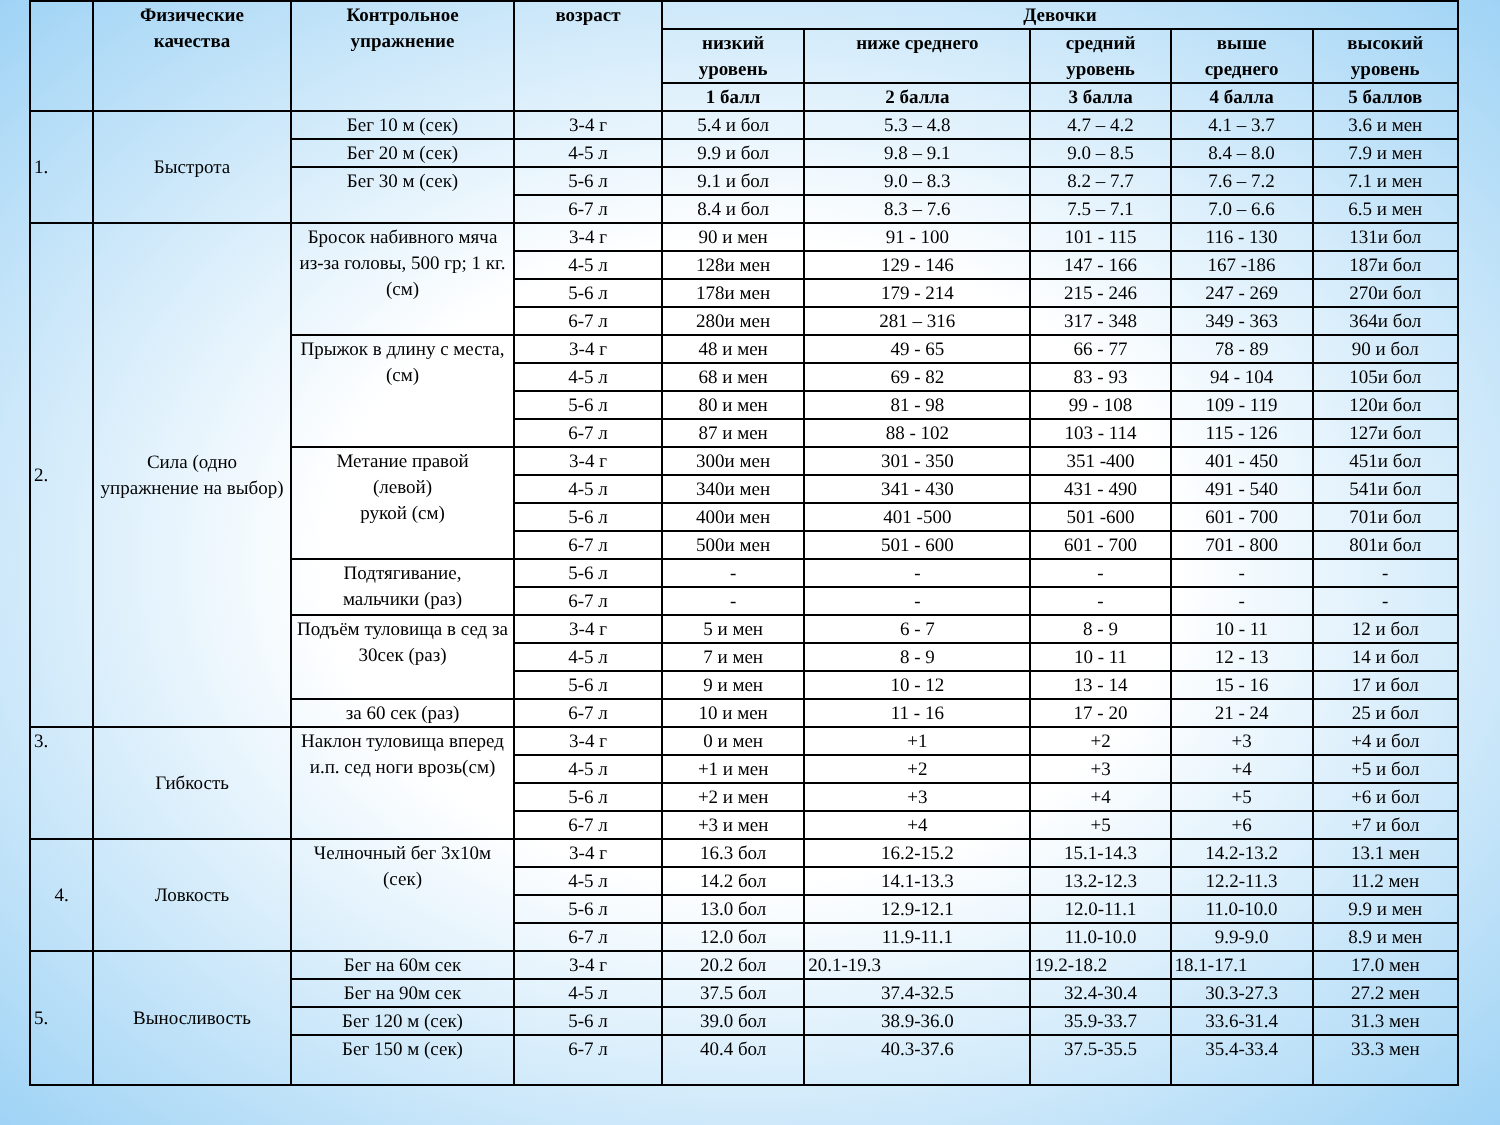| | Физические качества | Контрольное упражнение | возраст | Девочки | | | | |
| --- | --- | --- | --- | --- | --- | --- | --- | --- |
| | | | | низкий уровень | ниже среднего | средний уровень | выше среднего | высокий уровень |
| | | | | 1 балл | 2 балла | 3 балла | 4 балла | 5 баллов |
| 1. | Быстрота | Бег 10 м (сек) | 3-4 г | 5.4 и бол | 5.3 – 4.8 | 4.7 – 4.2 | 4.1 – 3.7 | 3.6 и мен |
| | | Бег 20 м (сек) | 4-5 л | 9.9 и бол | 9.8 – 9.1 | 9.0 – 8.5 | 8.4 – 8.0 | 7.9 и мен |
| | | Бег 30 м (сек) | 5-6 л | 9.1 и бол | 9.0 – 8.3 | 8.2 – 7.7 | 7.6 – 7.2 | 7.1 и мен |
| | | | 6-7 л | 8.4 и бол | 8.3 – 7.6 | 7.5 – 7.1 | 7.0 – 6.6 | 6.5 и мен |
| 2. | Сила (одно упражнение на выбор) | Бросок набивного мяча из-за головы, 500 гр; 1 кг.(см) | 3-4 г | 90 и мен | 91 - 100 | 101 - 115 | 116 - 130 | 131и бол |
| | | | 4-5 л | 128и мен | 129 - 146 | 147 - 166 | 167 -186 | 187и бол |
| | | | 5-6 л | 178и мен | 179 - 214 | 215 - 246 | 247 - 269 | 270и бол |
| | | | 6-7 л | 280и мен | 281 – 316 | 317 - 348 | 349 - 363 | 364и бол |
| | | Прыжок в длину с места, (см) | 3-4 г | 48 и мен | 49 - 65 | 66 - 77 | 78 - 89 | 90 и бол |
| | | | 4-5 л | 68 и мен | 69 - 82 | 83 - 93 | 94 - 104 | 105и бол |
| | | | 5-6 л | 80 и мен | 81 - 98 | 99 - 108 | 109 - 119 | 120и бол |
| | | | 6-7 л | 87 и мен | 88 - 102 | 103 - 114 | 115 - 126 | 127и бол |
| | | Метание правой (левой) рукой (см) | 3-4 г | 300и мен | 301 - 350 | 351 -400 | 401 - 450 | 451и бол |
| | | | 4-5 л | 340и мен | 341 - 430 | 431 - 490 | 491 - 540 | 541и бол |
| | | | 5-6 л | 400и мен | 401 -500 | 501 -600 | 601 - 700 | 701и бол |
| | | | 6-7 л | 500и мен | 501 - 600 | 601 - 700 | 701 - 800 | 801и бол |
| | | Подтягивание, мальчики (раз) | 5-6 л | - | - | - | - | - |
| | | | 6-7 л | - | - | - | - | - |
| | | Подъём туловища в сед за 30сек (раз) | 3-4 г | 5 и мен | 6 - 7 | 8 - 9 | 10 - 11 | 12 и бол |
| | | | 4-5 л | 7 и мен | 8 - 9 | 10 - 11 | 12 - 13 | 14 и бол |
| | | | 5-6 л | 9 и мен | 10 - 12 | 13 - 14 | 15 - 16 | 17 и бол |
| | | за 60 сек (раз) | 6-7 л | 10 и мен | 11 - 16 | 17 - 20 | 21 - 24 | 25 и бол |
| 3. | Гибкость | Наклон туловища вперед и.п. сед ноги врозь(см) | 3-4 г | 0 и мен | +1 | +2 | +3 | +4 и бол |
| | | | 4-5 л | +1 и мен | +2 | +3 | +4 | +5 и бол |
| | | | 5-6 л | +2 и мен | +3 | +4 | +5 | +6 и бол |
| | | | 6-7 л | +3 и мен | +4 | +5 | +6 | +7 и бол |
| 4. | Ловкость | Челночный бег 3х10м (сек) | 3-4 г | 16.3 бол | 16.2-15.2 | 15.1-14.3 | 14.2-13.2 | 13.1 мен |
| | | | 4-5 л | 14.2 бол | 14.1-13.3 | 13.2-12.3 | 12.2-11.3 | 11.2 мен |
| | | | 5-6 л | 13.0 бол | 12.9-12.1 | 12.0-11.1 | 11.0-10.0 | 9.9 и мен |
| | | | 6-7 л | 12.0 бол | 11.9-11.1 | 11.0-10.0 | 9.9-9.0 | 8.9 и мен |
| 5. | Выносливость | Бег на 60м сек | 3-4 г | 20.2 бол | 20.1-19.3 | 19.2-18.2 | 18.1-17.1 | 17.0 мен |
| | | Бег на 90м сек | 4-5 л | 37.5 бол | 37.4-32.5 | 32.4-30.4 | 30.3-27.3 | 27.2 мен |
| | | Бег 120 м (сек) | 5-6 л | 39.0 бол | 38.9-36.0 | 35.9-33.7 | 33.6-31.4 | 31.3 мен |
| | | Бег 150 м (сек) | 6-7 л | 40.4 бол | 40.3-37.6 | 37.5-35.5 | 35.4-33.4 | 33.3 мен |